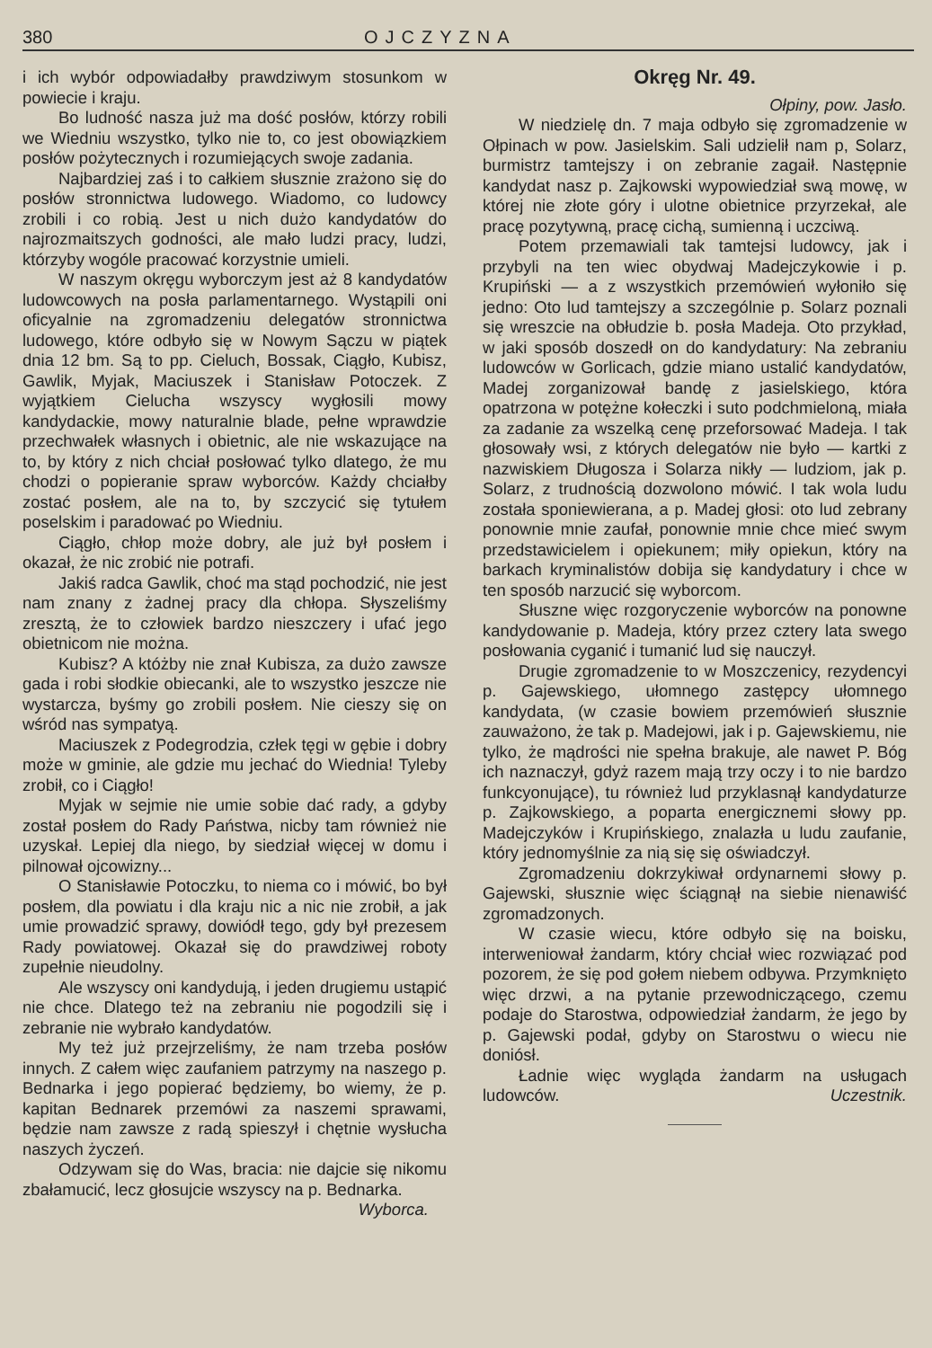380 OJCZYZNA
i ich wybór odpowiadałby prawdziwym stosunkom w powiecie i kraju.
Bo ludność nasza już ma dość posłów, którzy robili we Wiedniu wszystko, tylko nie to, co jest obowiązkiem posłów pożytecznych i rozumiejących swoje zadania.
Najbardziej zaś i to całkiem słusznie zrażono się do posłów stronnictwa ludowego. Wiadomo, co ludowcy zrobili i co robią. Jest u nich dużo kandydatów do najrozmaitszych godności, ale mało ludzi pracy, ludzi, którzyby wogóle pracować korzystnie umieli.
W naszym okręgu wyborczym jest aż 8 kandydatów ludowcowych na posła parlamentarnego. Wystąpili oni oficyalnie na zgromadzeniu delegatów stronnictwa ludowego, które odbyło się w Nowym Sączu w piątek dnia 12 bm. Są to pp. Cieluch, Bossak, Ciągło, Kubisz, Gawlik, Myjak, Maciuszek i Stanisław Potoczek. Z wyjątkiem Cielucha wszyscy wygłosili mowy kandydackie, mowy naturalnie blade, pełne wprawdzie przechwałek własnych i obietnic, ale nie wskazujące na to, by który z nich chciał posłować tylko dlatego, że mu chodzi o popieranie spraw wyborców. Każdy chciałby zostać posłem, ale na to, by szczycić się tytułem poselskim i paradować po Wiedniu.
Ciągło, chłop może dobry, ale już był posłem i okazał, że nic zrobić nie potrafi.
Jakiś radca Gawlik, choć ma stąd pochodzić, nie jest nam znany z żadnej pracy dla chłopa. Słyszeliśmy zresztą, że to człowiek bardzo nieszczery i ufać jego obietnicom nie można.
Kubisz? A któżby nie znał Kubisza, za dużo zawsze gada i robi słodkie obiecanki, ale to wszystko jeszcze nie wystarcza, byśmy go zrobili posłem. Nie cieszy się on wśród nas sympatyą.
Maciuszek z Podegrodzia, człek tęgi w gębie i dobry może w gminie, ale gdzie mu jechać do Wiednia! Tyleby zrobił, co i Ciągło!
Myjak w sejmie nie umie sobie dać rady, a gdyby został posłem do Rady Państwa, nicby tam również nie uzyskał. Lepiej dla niego, by siedział więcej w domu i pilnował ojcowizny...
O Stanisławie Potoczku, to niema co i mówić, bo był posłem, dla powiatu i dla kraju nic a nic nie zrobił, a jak umie prowadzić sprawy, dowiódł tego, gdy był prezesem Rady powiatowej. Okazał się do prawdziwej roboty zupełnie nieudolny.
Ale wszyscy oni kandydują, i jeden drugiemu ustąpić nie chce. Dlatego też na zebraniu nie pogodzili się i zebranie nie wybrało kandydatów.
My też już przejrzeliśmy, że nam trzeba posłów innych. Z całem więc zaufaniem patrzymy na naszego p. Bednarka i jego popierać będziemy, bo wiemy, że p. kapitan Bednarek przemówi za naszemi sprawami, będzie nam zawsze z radą spieszył i chętnie wysłucha naszych życzeń.
Odzywam się do Was, bracia: nie dajcie się nikomu zbałamucić, lecz głosujcie wszyscy na p. Bednarka. Wyborca.
Okręg Nr. 49.
Ołpiny, pow. Jasło.
W niedzielę dn. 7 maja odbyło się zgromadzenie w Ołpinach w pow. Jasielskim. Sali udzielił nam p, Solarz, burmistrz tamtejszy i on zebranie zagaił. Następnie kandydat nasz p. Zajkowski wypowiedział swą mowę, w której nie złote góry i ulotne obietnice przyrzekał, ale pracę pozytywną, pracę cichą, sumienną i uczciwą.
Potem przemawiali tak tamtejsi ludowcy, jak i przybyli na ten wiec obydwaj Madejczykowie i p. Krupiński — a z wszystkich przemówień wyłoniło się jedno: Oto lud tamtejszy a szczególnie p. Solarz poznali się wreszcie na obłudzie b. posła Madeja. Oto przykład, w jaki sposób doszedł on do kandydatury: Na zebraniu ludowców w Gorlicach, gdzie miano ustalić kandydatów, Madej zorganizował bandę z jasielskiego, która opatrzona w potężne kołeczki i suto podchmieloną, miała za zadanie za wszelką cenę przeforsować Madeja. I tak głosowały wsi, z których delegatów nie było — kartki z nazwiskiem Długosza i Solarza nikły — ludziom, jak p. Solarz, z trudnością dozwolono mówić. I tak wola ludu została sponiewierana, a p. Madej głosi: oto lud zebrany ponownie mnie zaufał, ponownie mnie chce mieć swym przedstawicielem i opiekunem; miły opiekun, który na barkach kryminalistów dobija się kandydatury i chce w ten sposób narzucić się wyborcom.
Słuszne więc rozgoryczenie wyborców na ponowne kandydowanie p. Madeja, który przez cztery lata swego posłowania cyganić i tumanić lud się nauczył.
Drugie zgromadzenie to w Moszczenicy, rezydencyi p. Gajewskiego, ułomnego zastępcy ułomnego kandydata, (w czasie bowiem przemówień słusznie zauważono, że tak p. Madejowi, jak i p. Gajewskiemu, nie tylko, że mądrości nie spełna brakuje, ale nawet P. Bóg ich naznaczył, gdyż razem mają trzy oczy i to nie bardzo funkcyonujące), tu również lud przyklasnął kandydaturze p. Zajkowskiego, a poparta energicznemi słowy pp. Madejczyków i Krupińskiego, znalazła u ludu zaufanie, który jednomyślnie za nią się się oświadczył.
Zgromadzeniu dokrzykiwał ordynarnemi słowy p. Gajewski, słusznie więc ściągnął na siebie nienawiść zgromadzonych.
W czasie wiecu, które odbyło się na boisku, interweniował żandarm, który chciał wiec rozwiązać pod pozorem, że się pod gołem niebem odbywa. Przymknięto więc drzwi, a na pytanie przewodniczącego, czemu podaje do Starostwa, odpowiedział żandarm, że jego by p. Gajewski podał, gdyby on Starostwu o wiecu nie doniósł.
Ładnie więc wygląda żandarm na usługach ludowców. Uczestnik.